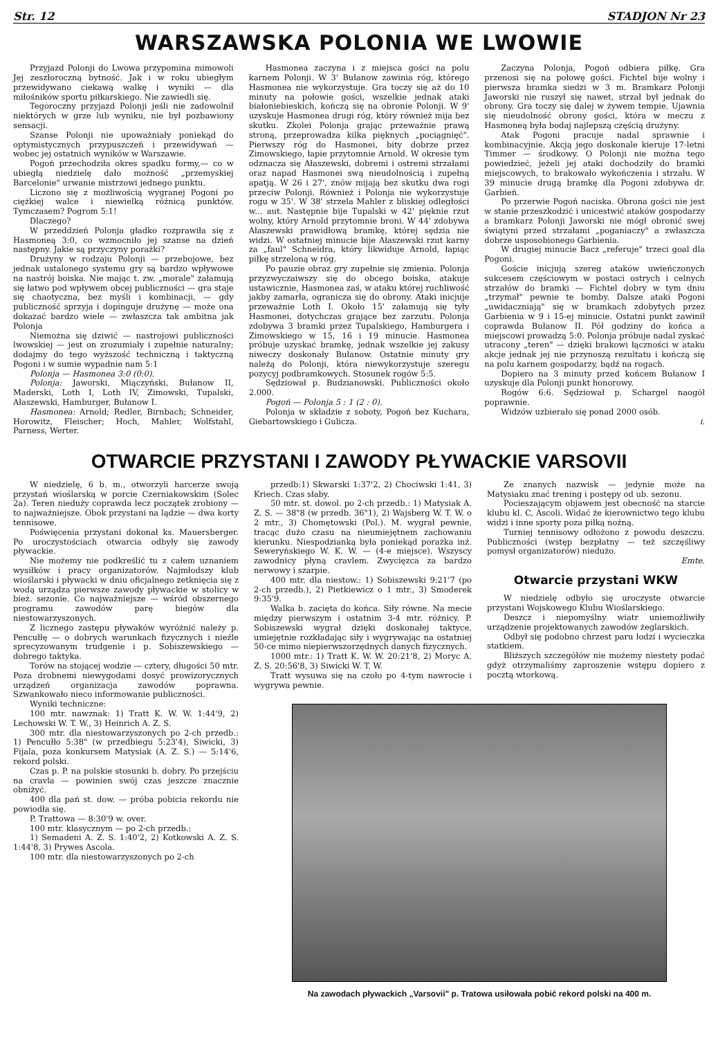Str. 12 STADJON Nr 23
WARSZAWSKA POLONIA WE LWOWIE
Przyjazd Polonji do Lwowa przypomina mimowoli Jej zeszłoroczną bytność. Jak i w roku ubiegłym przewidywano ciekawą walkę i wyniki — dla miłośników sportu piłkarskiego. Nie zawiedli się.
Tegoroczny przyjazd Polonji jeśli nie zadowolnił niektórych w grze lub wyniku, nie był pozbawiony sensacji.
Szanse Polonji nie upoważniały poniekąd do optymistycznych przypuszczeń i przewidywań — wobec jej ostatnich wyników w Warszawie.
Pogoń przechodziła okres spadku formy,— co w ubiegłą niedzielę dało możność „przemyskiej Barcelonie" urwanie mistrzowi jednego punktu.
Liczono się z możliwością wygranej Pogoni po ciężkiej walce i niewielką różnicą punktów. Tymczasem? Pogrom 5:1!
Dlaczego?
W przeddzień Polonja gładko rozprawiła się z Hasmoneą 3:0, co wzmocniło jej szanse na dzień następny. Jakie są przyczyny porażki?
Drużyny w rodzaju Polonji — przebojowe, bez jednak ustalonego systemu gry są bardzo wpływowe na nastrój boiska. Nie mając t. zw. „morale" załamują się łatwo pod wpływem obcej publiczności — gra staje się chaotyczna, bez myśli i kombinacji, — gdy publiczność sprzyja i dopinguje drużynę — może ona dokazać bardzo wiele — zwłaszcza tak ambitna jak Polonja
Niemożna się dziwić — nastrojowi publiczności lwowskiej — jest on zrozumiały i zupełnie naturalny; dodajmy do tego wyższość techniczną i taktyczną Pogoni i w sumie wypadnie nam 5:1
Polonja — Hasmonea 3:0 (0:0).
Polonja: Jaworski, Miączyński, Bułanow II, Maderski, Loth I, Loth IV, Zimowski, Tupalski, Ałaszewski, Hamburger, Bułanow I.
Hasmonea: Arnold; Redler, Birnbach; Schneider, Horowitz, Fleischer; Hoch, Mahler, Wolfstahl, Parness, Werter.
Hasmonea zaczyna i z miejsca gości na polu karnem Polonji. W 3' Bułanow zawinia róg, którego Hasmonea nie wykorzystuje. Gra toczy się aż do 10 minuty na połowie gości, wszelkie jednak ataki białoniebieskich, kończą się na obronie Polonji. W 9' uzyskuje Hasmonea drugi róg, który również mija bez skutku. Zkolei Polonja grając przeważnie prawą stroną, przeprowadza kilka pięknych „pociągnięć". Pierwszy róg do Hasmonei, bity dobrze przez Zimowskiego, łapie przytomnie Arnold. W okresie tym odznacza się Ałaszewski, dobremi i ostremi strzałami oraz napad Hasmonei swą nieudolnością i zupełną apatją. W 26 i 27', znów mijają bez skutku dwa rogi przeciw Polonji. Również i Polonja nie wykorzystuje rogu w 35'. W 38' strzela Mahler z bliskiej odległości w... aut. Następnie bije Tupalski w 42' pięknie rzut wolny, który Arnold przytomnie broni. W 44' zdobywa Ałaszewski prawidłową bramkę, której sędzia nie widzi. W ostatniej minucie bije Ałaszewski rzut karny za „faul" Schneidra, który likwiduje Arnold, łapiąc piłkę strzeloną w róg.
Po pauzie obraz gry zupełnie się zmienia. Polonja przyzwyczaiwszy się do obcego boiska, atakuje ustawicznie, Hasmonea zaś, w ataku której ruchliwość jakby zamarła, ogranicza się do obrony. Ataki inicjuje przeważnie Loth I. Około 15' załamują się tyły Hasmonei, dotychczas grające bez zarzutu. Polonja zdobywa 3 bramki przez Tupalskiego, Hamburgera i Zimowskiego w 15, 16 i 19 minucie. Hasmonea próbuje uzyskać bramkę, jednak wszelkie jej zakusy niweczy doskonały Bułanow. Ostatnie minuty gry należą do Polonji, która niewykorzystuje szeregu pozycyj podbramkowych. Stosunek rogów 5:5.
Sędziował p. Budzianowski. Publiczności około 2.000.
Pogoń — Polonja 5 : 1 (2 : 0).
Polonja w składzie z soboty, Pogoń bez Kuchara, Giebartowskiego i Gulicza.
Zaczyna Polonja, Pogoń odbiera piłkę. Gra przenosi się na połowę gości. Fichtel bije wolny i pierwsza bramka siedzi w 3 m. Bramkarz Polonji Jaworski nie ruszył się nawet, strzał był jednak do obrony. Gra toczy się dalej w żywem tempie. Ujawnia się nieudolność obrony gości, która w meczu z Hasmoneą była bodaj najlepszą częścią drużyny.
Atak Pogoni pracuje nadal sprawnie i kombinacyjnie. Akcją jego doskonale kieruje 17-letni Timmer — środkowy. O Polonji nie można tego powiedzieć, jeżeli jej ataki dochodziły do bramki miejscowych, to brakowało wykończenia i strzału. W 39 minucie drugą bramkę dla Pogoni zdobywa dr. Garbień.
Po przerwie Pogoń naciska. Obrona gości nie jest w stanie przeszkodzić i unicestwić ataków gospodarzy a bramkarz Polonji Jaworski nie mógł obronić swej świątyni przed strzałami „poganiaczy" a zwłaszcza dobrze usposobionego Garbienia.
W drugiej minucie Bacz „referuje" trzeci goal dla Pogoni.
Goście inicjują szereg ataków uwieńczonych sukcesem częściowym w postaci ostrych i celnych strzałów do bramki — Fichtel dobry w tym dniu „trzymał" pewnie te bomby. Dalsze ataki Pogoni „uwidaczniają" się w bramkach zdobytych przez Garbienia w 9 i 15-ej minucie. Ostatni punkt zawinił coprawda Bułanow II. Pół godziny do końca a miejscowi prowadzą 5:0. Polonja próbuje nadal zyskać utracony „teren" — dzięki brakowi łączności w ataku akcje jednak jej nie przynoszą rezultatu i kończą się na polu karnem gospodarzy, bądź na rogach.
Dopiero na 3 minuty przed końcem Bułanow I uzyskuje dla Polonji punkt honorowy.
Rogów 6:6. Sędziował p. Schargel naogół poprawnie.
Widzów uzbierało się ponad 2000 osób.
i.
OTWARCIE PRZYSTANI I ZAWODY PŁYWACKIE VARSOVII
W niedzielę, 6 b. m., otworzyli harcerze swoją przystań wioślarską w porcie Czerniakowskim (Solec 2a). Teren nieduży coprawda lecz początek zrobiony — to najważniejsze. Obok przystani na lądzie — dwa korty tennisowe.
Poświęcenia przystani dokonał ks. Mauersberger. Po uroczystościach otwarcia odbyły się zawody pływackie.
Nie możemy nie podkreślić tu z całem uznaniem wysiłków i pracy organizatorów. Najmłodszy klub wioślarski i pływacki w dniu oficjalnego zetknięcia się z wodą urządza pierwsze zawody pływackie w stolicy w bież. sezonie. Co najważniejsze — wśród obszernego programu zawodów parę biegów dla niestowarzyszonych.
Z licznego zastępu pływaków wyróżnić należy p. Pencułłę — o dobrych warunkach fizycznych i nieźle sprecyzowanym trudgenie i p. Sobiszewskiego — dobrego taktyka.
Torów na stojącej wodzie — cztery, długości 50 mtr. Poza drobnemi niewygodami dosyć prowizorycznych urządzeń organizacja zawodów poprawna. Szwankowało nieco informowanie publiczności.
Wyniki techniczne:
100 mtr. nawznak: 1) Tratt K. W. W. 1:44'9, 2) Lechowski W. T. W., 3) Heinrich A. Z. S.
300 mtr. dla niestowarzyszonych po 2-ch przedb.: 1) Pencułło 5:38" (w przedbiegu 5:23'4), Siwicki, 3) Fijala, poza konkursem Matysiak (A. Z. S.) — 5:14'6, rekord polski.
Czas p. P. na polskie stosunki b. dobry. Po przejściu na cravla — powinien swój czas jeszcze znacznie obniżyć.
400 dla pań st. dow. — próba pobicia rekordu nie powiodła się.
P. Trattowa — 8:30'9 w. over.
100 mtr. klasycznym — po 2-ch przedb.:
1) Semadeni A. Z. S. 1:40'2, 2) Kotkowski A. Z. S. 1:44'8, 3) Prywes Ascola.
100 mtr. dla niestowarzyszonych po 2-ch
przedb:1) Skwarski 1:37'2, 2) Chociwski 1:41, 3) Kriech. Czas słaby.
50 mtr. st. dowol. po 2-ch przedb.: 1) Matysiak A. Z. S. — 38"8 (w przedb. 36"1), 2) Wajsberg W. T. W. o 2 mtr., 3) Chomętowski (Pol.). M. wygrał pewnie, tracąc dużo czasu na nieumiejętnem zachowaniu kierunku. Niespodzianką była poniekąd porażka inż. Seweryńskiego W. K. W. — (4-e miejsce). Wszyscy zawodnicy płyną cravlem. Zwycięzca za bardzo nerwowy i szarpie.
400 mtr. dla niestow.: 1) Sobiszewski 9:21'7 (po 2-ch przedb.), 2) Pietkiewicz o 1 mtr., 3) Smoderek 9:35'9.
Walka b. zacięta do końca. Siły równe. Na mecie między pierwszym i ostatnim 3-4 mtr. różnicy. P. Sobiszewski wygrał dzięki doskonałej taktyce, umiejętnie rozkładając siły i wygrywając na ostatniej 50-ce mimo niepierwszorzędnych danych fizycznych.
1000 mtr.: 1) Tratt K. W. W. 20:21'8, 2) Moryc A. Z. S. 20:56'8, 3) Siwicki W. T. W.
Tratt wysuwa się na czoło po 4-tym nawrocie i wygrywa pewnie.
Ze znanych nazwisk — jedynie może na Matysiaku znać trening i postępy od ub. sezonu.
Pocieszającym objawem jest obecność na starcie klubu kl. C, Ascoli. Widać że kierownictwo tego klubu widzi i inne sporty poza piłką nożną.
Turniej tennisowy odłożono z powodu deszczu. Publiczności (wstęp bezpłatny — też szczęśliwy pomysł organizatorów) niedużo.
Emte.
Otwarcie przystani WKW
W niedzielę odbyło się uroczyste otwarcie przystani Wojskowego Klubu Wioślarskiego.
Deszcz i niepomyślny wiatr uniemożliwiły urządzenie projektowanych zawodów żeglarskich.
Odbył się podobno chrzest paru łodzi i wycieczka statkiem.
Bliższych szczegółów nie możemy niestety podać gdyż otrzymaliśmy zaproszenie wstępu dopiero z pocztą wtorkową.
Na zawodach pływackich „Varsovii" p. Tratowa usiłowała pobić rekord polski na 400 m.